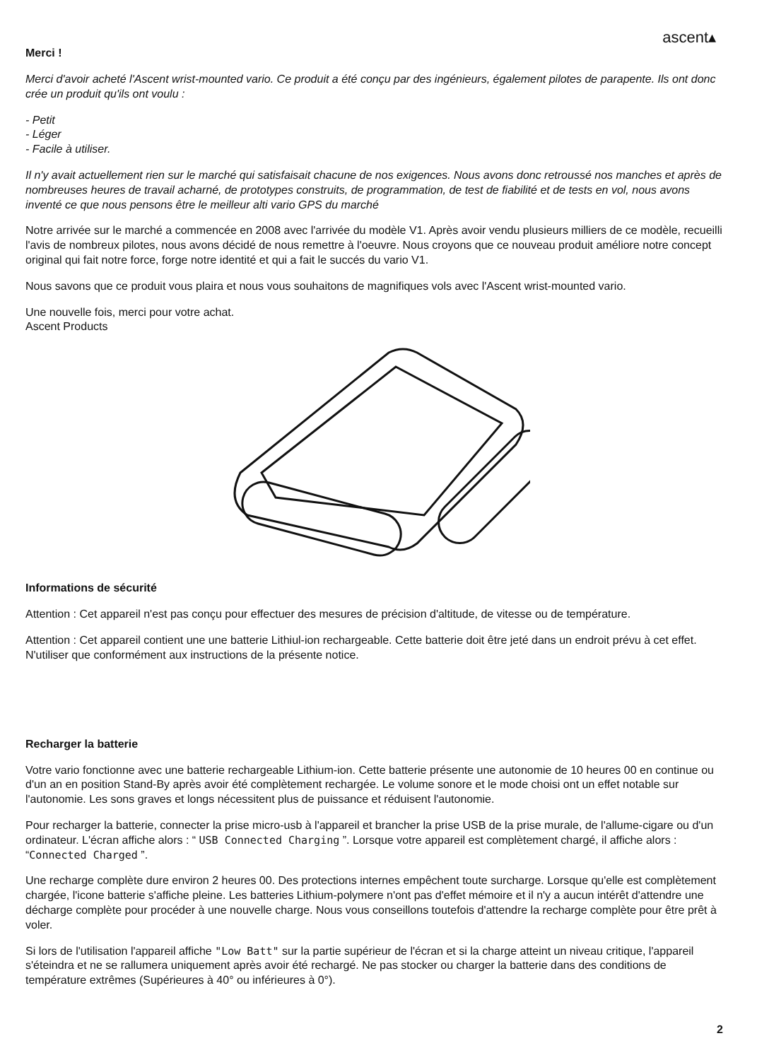ascent▴
Merci !
Merci d'avoir acheté l'Ascent wrist-mounted vario. Ce produit a été conçu par des ingénieurs, également pilotes de parapente. Ils ont donc crée un produit qu'ils ont voulu :
- Petit
- Léger
- Facile à utiliser.
Il n'y avait actuellement rien sur le marché qui satisfaisait chacune de nos exigences. Nous avons donc retroussé nos manches et après de nombreuses heures de travail acharné, de prototypes construits, de programmation, de test de fiabilité et de tests en vol, nous avons inventé ce que nous pensons être le meilleur alti vario GPS du marché
Notre arrivée sur le marché a commencée en 2008 avec l'arrivée du modèle V1. Après avoir vendu plusieurs milliers de ce modèle, recueilli l'avis de nombreux pilotes, nous avons décidé de nous remettre à l'oeuvre. Nous croyons que ce nouveau produit améliore notre concept original qui fait notre force, forge notre identité et qui a fait le succés du vario V1.
Nous savons que ce produit vous plaira et nous vous souhaitons de magnifiques vols avec l'Ascent wrist-mounted vario.
Une nouvelle fois, merci pour votre achat.
Ascent Products
Informations de sécurité
Attention : Cet appareil n'est pas conçu pour effectuer des mesures de précision d'altitude, de vitesse ou de température.
Attention : Cet appareil contient une une batterie Lithiul-ion rechargeable. Cette batterie doit être jeté dans un endroit prévu à cet effet. N'utiliser que conformément aux instructions de la présente notice.
Recharger la batterie
Votre vario fonctionne avec une batterie rechargeable Lithium-ion. Cette batterie présente une autonomie de 10 heures 00 en continue ou d'un an en position Stand-By après avoir été complètement rechargée. Le volume sonore et le mode choisi ont un effet notable sur l'autonomie. Les sons graves et longs nécessitent plus de puissance et réduisent l'autonomie.
Pour recharger la batterie, connecter la prise micro-usb à l'appareil et brancher la prise USB de la prise murale, de l'allume-cigare ou d'un ordinateur. L'écran affiche alors : “ USB Connected Charging ”. Lorsque votre appareil est complètement chargé, il affiche alors : “Connected Charged ”.
Une recharge complète dure environ 2 heures 00. Des protections internes empêchent toute surcharge. Lorsque qu'elle est complètement chargée, l'icone batterie s'affiche pleine. Les batteries Lithium-polymere n'ont pas d'effet mémoire et il n'y a aucun intérêt d'attendre une décharge complète pour procéder à une nouvelle charge. Nous vous conseillons toutefois d'attendre la recharge complète pour être prêt à voler.
Si lors de l'utilisation l'appareil affiche "Low Batt" sur la partie supérieur de l'écran et si la charge atteint un niveau critique, l'appareil s'éteindra et ne se rallumera uniquement après avoir été rechargé. Ne pas stocker ou charger la batterie dans des conditions de température extrêmes (Supérieures à 40° ou inférieures à 0°).
2